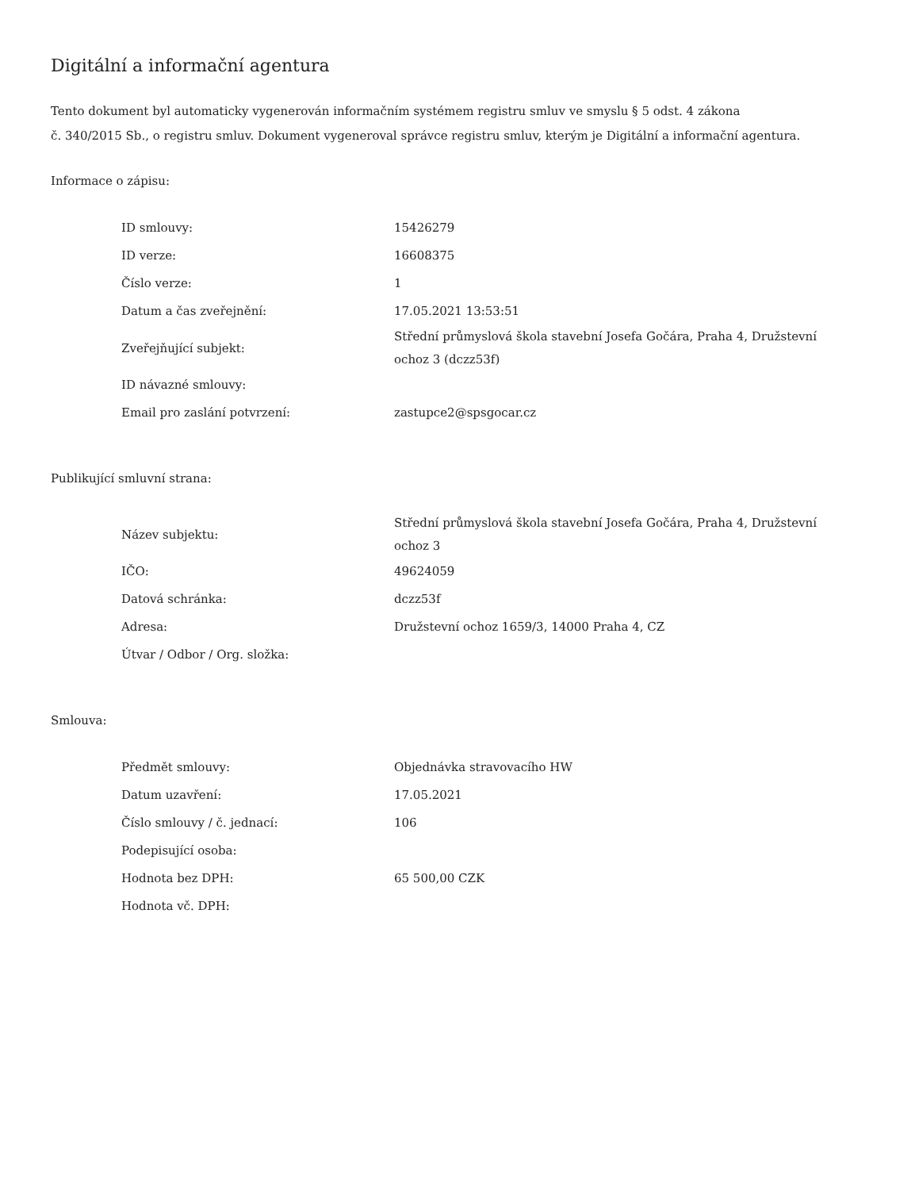Digitální a informační agentura
Tento dokument byl automaticky vygenerován informačním systémem registru smluv ve smyslu § 5 odst. 4 zákona
č. 340/2015 Sb., o registru smluv. Dokument vygeneroval správce registru smluv, kterým je Digitální a informační agentura.
Informace o zápisu:
| ID smlouvy: | 15426279 |
| ID verze: | 16608375 |
| Číslo verze: | 1 |
| Datum a čas zveřejnění: | 17.05.2021 13:53:51 |
| Zveřejňující subjekt: | Střední průmyslová škola stavební Josefa Gočára, Praha 4, Družstevní ochoz 3 (dczz53f) |
| ID návazné smlouvy: | |
| Email pro zaslání potvrzení: | zastupce2@spsgocar.cz |
Publikující smluvní strana:
| Název subjektu: | Střední průmyslová škola stavební Josefa Gočára, Praha 4, Družstevní ochoz 3 |
| IČO: | 49624059 |
| Datová schránka: | dczz53f |
| Adresa: | Družstevní ochoz 1659/3, 14000 Praha 4, CZ |
| Útvar / Odbor / Org. složka: | |
Smlouva:
| Předmět smlouvy: | Objednávka stravovacího HW |
| Datum uzavření: | 17.05.2021 |
| Číslo smlouvy / č. jednací: | 106 |
| Podepisující osoba: | |
| Hodnota bez DPH: | 65 500,00 CZK |
| Hodnota vč. DPH: | |